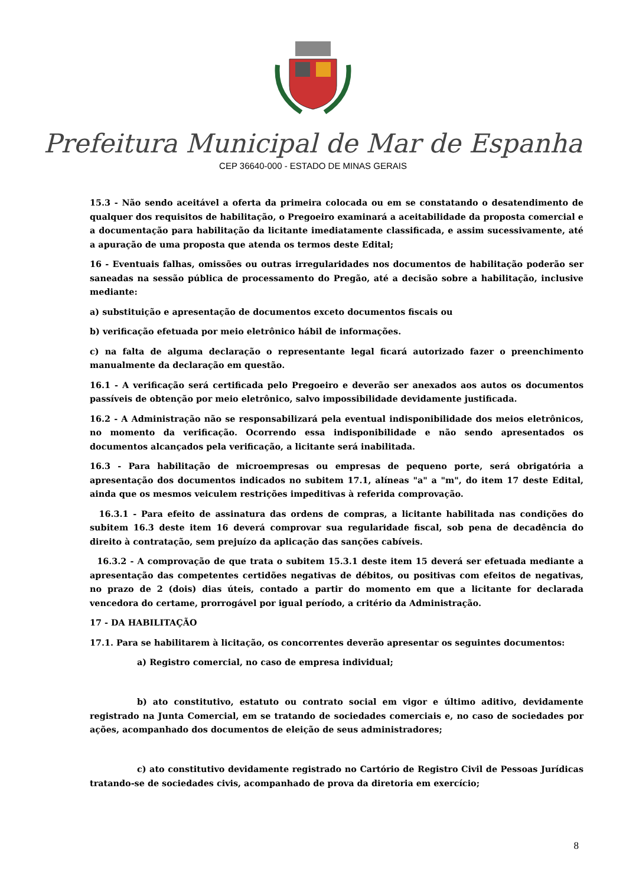Prefeitura Municipal de Mar de Espanha
CEP 36640-000 - ESTADO DE MINAS GERAIS
15.3 - Não sendo aceitável a oferta da primeira colocada ou em se constatando o desatendimento de qualquer dos requisitos de habilitação, o Pregoeiro examinará a aceitabilidade da proposta comercial e a documentação para habilitação da licitante imediatamente classificada, e assim sucessivamente, até a apuração de uma proposta que atenda os termos deste Edital;
16 - Eventuais falhas, omissões ou outras irregularidades nos documentos de habilitação poderão ser saneadas na sessão pública de processamento do Pregão, até a decisão sobre a habilitação, inclusive mediante:
a) substituição e apresentação de documentos exceto documentos fiscais ou
b) verificação efetuada por meio eletrônico hábil de informações.
c) na falta de alguma declaração o representante legal ficará autorizado fazer o preenchimento manualmente da declaração em questão.
16.1 - A verificação será certificada pelo Pregoeiro e deverão ser anexados aos autos os documentos passíveis de obtenção por meio eletrônico, salvo impossibilidade devidamente justificada.
16.2 - A Administração não se responsabilizará pela eventual indisponibilidade dos meios eletrônicos, no momento da verificação. Ocorrendo essa indisponibilidade e não sendo apresentados os documentos alcançados pela verificação, a licitante será inabilitada.
16.3 - Para habilitação de microempresas ou empresas de pequeno porte, será obrigatória a apresentação dos documentos indicados no subitem 17.1, alíneas "a" a "m", do item 17 deste Edital, ainda que os mesmos veiculem restrições impeditivas à referida comprovação.
16.3.1 - Para efeito de assinatura das ordens de compras, a licitante habilitada nas condições do subitem 16.3 deste item 16 deverá comprovar sua regularidade fiscal, sob pena de decadência do direito à contratação, sem prejuízo da aplicação das sanções cabíveis.
16.3.2 - A comprovação de que trata o subitem 15.3.1 deste item 15 deverá ser efetuada mediante a apresentação das competentes certidões negativas de débitos, ou positivas com efeitos de negativas, no prazo de 2 (dois) dias úteis, contado a partir do momento em que a licitante for declarada vencedora do certame, prorrogável por igual período, a critério da Administração.
17 - DA HABILITAÇÃO
17.1. Para se habilitarem à licitação, os concorrentes deverão apresentar os seguintes documentos:
a) Registro comercial, no caso de empresa individual;
b) ato constitutivo, estatuto ou contrato social em vigor e último aditivo, devidamente registrado na Junta Comercial, em se tratando de sociedades comerciais e, no caso de sociedades por ações, acompanhado dos documentos de eleição de seus administradores;
c) ato constitutivo devidamente registrado no Cartório de Registro Civil de Pessoas Jurídicas tratando-se de sociedades civis, acompanhado de prova da diretoria em exercício;
8